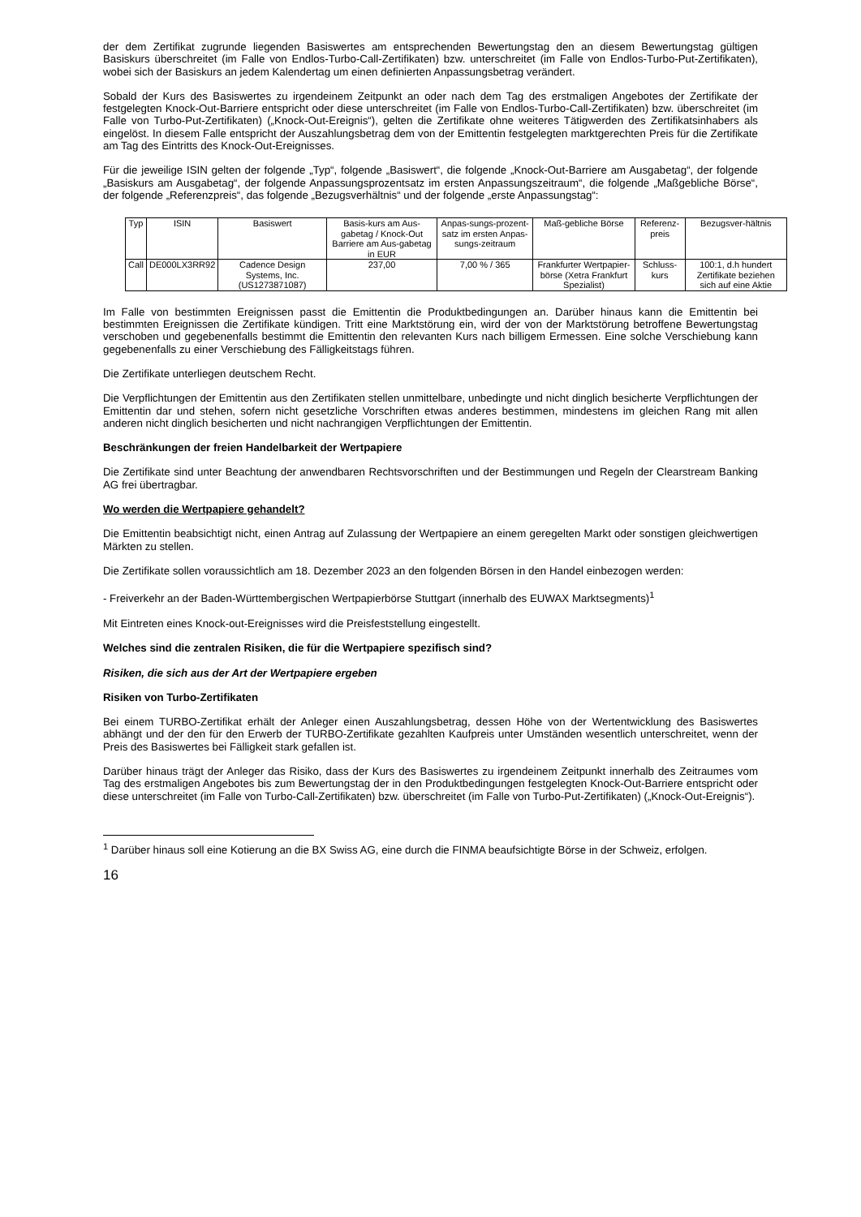der dem Zertifikat zugrunde liegenden Basiswertes am entsprechenden Bewertungstag den an diesem Bewertungstag gültigen Basiskurs überschreitet (im Falle von Endlos-Turbo-Call-Zertifikaten) bzw. unterschreitet (im Falle von Endlos-Turbo-Put-Zertifikaten), wobei sich der Basiskurs an jedem Kalendertag um einen definierten Anpassungsbetrag verändert.
Sobald der Kurs des Basiswertes zu irgendeinem Zeitpunkt an oder nach dem Tag des erstmaligen Angebotes der Zertifikate der festgelegten Knock-Out-Barriere entspricht oder diese unterschreitet (im Falle von Endlos-Turbo-Call-Zertifikaten) bzw. überschreitet (im Falle von Turbo-Put-Zertifikaten) („Knock-Out-Ereignis“), gelten die Zertifikate ohne weiteres Tätigwerden des Zertifikatsinhabers als eingelöst. In diesem Falle entspricht der Auszahlungsbetrag dem von der Emittentin festgelegten marktgerechten Preis für die Zertifikate am Tag des Eintritts des Knock-Out-Ereignisses.
Für die jeweilige ISIN gelten der folgende „Typ“, folgende „Basiswert“, die folgende „Knock-Out-Barriere am Ausgabetag“, der folgende „Basiskurs am Ausgabetag“, der folgende Anpassungsprozentsatz im ersten Anpassungszeitraum“, die folgende „Maßgebliche Börse“, der folgende „Referenzpreis“, das folgende „Bezugsverhältnis“ und der folgende „erste Anpassungstag“:
| Typ | ISIN | Basiswert | Basis-kurs am Aus-gabetag / Knock-Out Barriere am Aus-gabetag in EUR | Anpas-sungs-prozent-satz im ersten Anpas-sungs-zeitraum | Maß-gebliche Börse | Referenz-preis | Bezugsver-hältnis |
| --- | --- | --- | --- | --- | --- | --- | --- |
| Call | DE000LX3RR92 | Cadence Design Systems, Inc. (US1273871087) | 237,00 | 7,00 % / 365 | Frankfurter Wertpapier-börse (Xetra Frankfurt Spezialist) | Schluss-kurs | 100:1, d.h hundert Zertifikate beziehen sich auf eine Aktie |
Im Falle von bestimmten Ereignissen passt die Emittentin die Produktbedingungen an. Darüber hinaus kann die Emittentin bei bestimmten Ereignissen die Zertifikate kündigen. Tritt eine Marktstörung ein, wird der von der Marktstörung betroffene Bewertungstag verschoben und gegebenenfalls bestimmt die Emittentin den relevanten Kurs nach billigem Ermessen. Eine solche Verschiebung kann gegebenenfalls zu einer Verschiebung des Fälligkeitstags führen.
Die Zertifikate unterliegen deutschem Recht.
Die Verpflichtungen der Emittentin aus den Zertifikaten stellen unmittelbare, unbedingte und nicht dinglich besicherte Verpflichtungen der Emittentin dar und stehen, sofern nicht gesetzliche Vorschriften etwas anderes bestimmen, mindestens im gleichen Rang mit allen anderen nicht dinglich besicherten und nicht nachrangigen Verpflichtungen der Emittentin.
Beschränkungen der freien Handelbarkeit der Wertpapiere
Die Zertifikate sind unter Beachtung der anwendbaren Rechtsvorschriften und der Bestimmungen und Regeln der Clearstream Banking AG frei übertragbar.
Wo werden die Wertpapiere gehandelt?
Die Emittentin beabsichtigt nicht, einen Antrag auf Zulassung der Wertpapiere an einem geregelten Markt oder sonstigen gleichwertigen Märkten zu stellen.
Die Zertifikate sollen voraussichtlich am 18. Dezember 2023 an den folgenden Börsen in den Handel einbezogen werden:
- Freiverkehr an der Baden-Württembergischen Wertpapierbörse Stuttgart (innerhalb des EUWAX Marktsegments)<sup>1</sup>
Mit Eintreten eines Knock-out-Ereignisses wird die Preisfeststellung eingestellt.
Welches sind die zentralen Risiken, die für die Wertpapiere spezifisch sind?
Risiken, die sich aus der Art der Wertpapiere ergeben
Risiken von Turbo-Zertifikaten
Bei einem TURBO-Zertifikat erhält der Anleger einen Auszahlungsbetrag, dessen Höhe von der Wertentwicklung des Basiswertes abhängt und der den für den Erwerb der TURBO-Zertifikate gezahlten Kaufpreis unter Umständen wesentlich unterschreitet, wenn der Preis des Basiswertes bei Fälligkeit stark gefallen ist.
Darüber hinaus trägt der Anleger das Risiko, dass der Kurs des Basiswertes zu irgendeinem Zeitpunkt innerhalb des Zeitraumes vom Tag des erstmaligen Angebotes bis zum Bewertungstag der in den Produktbedingungen festgelegten Knock-Out-Barriere entspricht oder diese unterschreitet (im Falle von Turbo-Call-Zertifikaten) bzw. überschreitet (im Falle von Turbo-Put-Zertifikaten) („Knock-Out-Ereignis“).
<sup>1</sup> Darüber hinaus soll eine Kotierung an die BX Swiss AG, eine durch die FINMA beaufsichtigte Börse in der Schweiz, erfolgen.
16